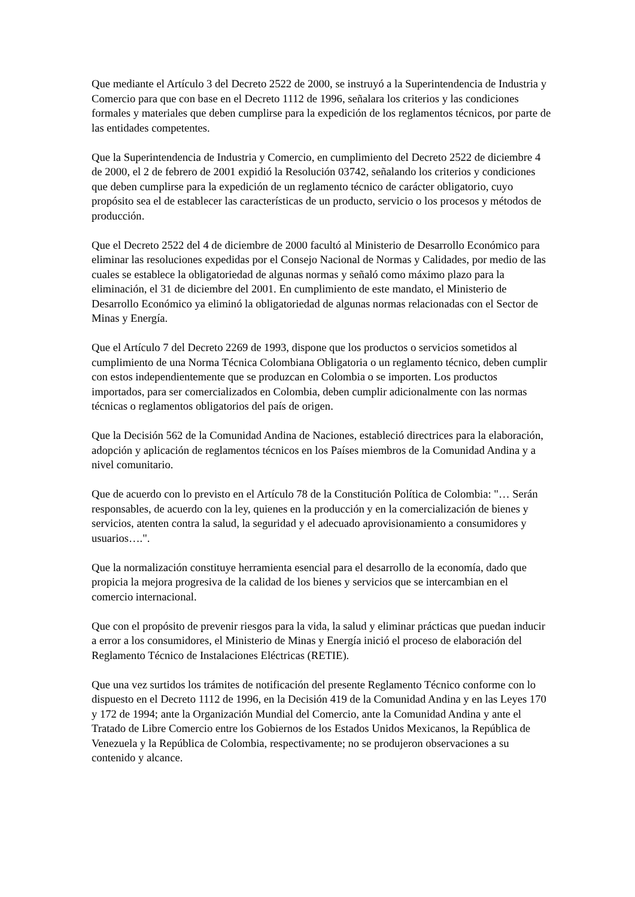Que mediante el Artículo 3 del Decreto 2522 de 2000, se instruyó a la Superintendencia de Industria y Comercio para que con base en el Decreto 1112 de 1996, señalara los criterios y las condiciones formales y materiales que deben cumplirse para la expedición de los reglamentos técnicos, por parte de las entidades competentes.
Que la Superintendencia de Industria y Comercio, en cumplimiento del Decreto 2522 de diciembre 4 de 2000, el 2 de febrero de 2001 expidió la Resolución 03742, señalando los criterios y condiciones que deben cumplirse para la expedición de un reglamento técnico de carácter obligatorio, cuyo propósito sea el de establecer las características de un producto, servicio o los procesos y métodos de producción.
Que el Decreto 2522 del 4 de diciembre de 2000 facultó al Ministerio de Desarrollo Económico para eliminar las resoluciones expedidas por el Consejo Nacional de Normas y Calidades, por medio de las cuales se establece la obligatoriedad de algunas normas y señaló como máximo plazo para la eliminación, el 31 de diciembre del 2001. En cumplimiento de este mandato, el Ministerio de Desarrollo Económico ya eliminó la obligatoriedad de algunas normas relacionadas con el Sector de Minas y Energía.
Que el Artículo 7 del Decreto 2269 de 1993, dispone que los productos o servicios sometidos al cumplimiento de una Norma Técnica Colombiana Obligatoria o un reglamento técnico, deben cumplir con estos independientemente que se produzcan en Colombia o se importen. Los productos importados, para ser comercializados en Colombia, deben cumplir adicionalmente con las normas técnicas o reglamentos obligatorios del país de origen.
Que la Decisión 562 de la Comunidad Andina de Naciones, estableció directrices para la elaboración, adopción y aplicación de reglamentos técnicos en los Países miembros de la Comunidad Andina y a nivel comunitario.
Que de acuerdo con lo previsto en el Artículo 78 de la Constitución Política de Colombia: "… Serán responsables, de acuerdo con la ley, quienes en la producción y en la comercialización de bienes y servicios, atenten contra la salud, la seguridad y el adecuado aprovisionamiento a consumidores y usuarios….".
Que la normalización constituye herramienta esencial para el desarrollo de la economía, dado que propicia la mejora progresiva de la calidad de los bienes y servicios que se intercambian en el comercio internacional.
Que con el propósito de prevenir riesgos para la vida, la salud y eliminar prácticas que puedan inducir a error a los consumidores, el Ministerio de Minas y Energía inició el proceso de elaboración del Reglamento Técnico de Instalaciones Eléctricas (RETIE).
Que una vez surtidos los trámites de notificación del presente Reglamento Técnico conforme con lo dispuesto en el Decreto 1112 de 1996, en la Decisión 419 de la Comunidad Andina y en las Leyes 170 y 172 de 1994; ante la Organización Mundial del Comercio, ante la Comunidad Andina y ante el Tratado de Libre Comercio entre los Gobiernos de los Estados Unidos Mexicanos, la República de Venezuela y la República de Colombia, respectivamente; no se produjeron observaciones a su contenido y alcance.